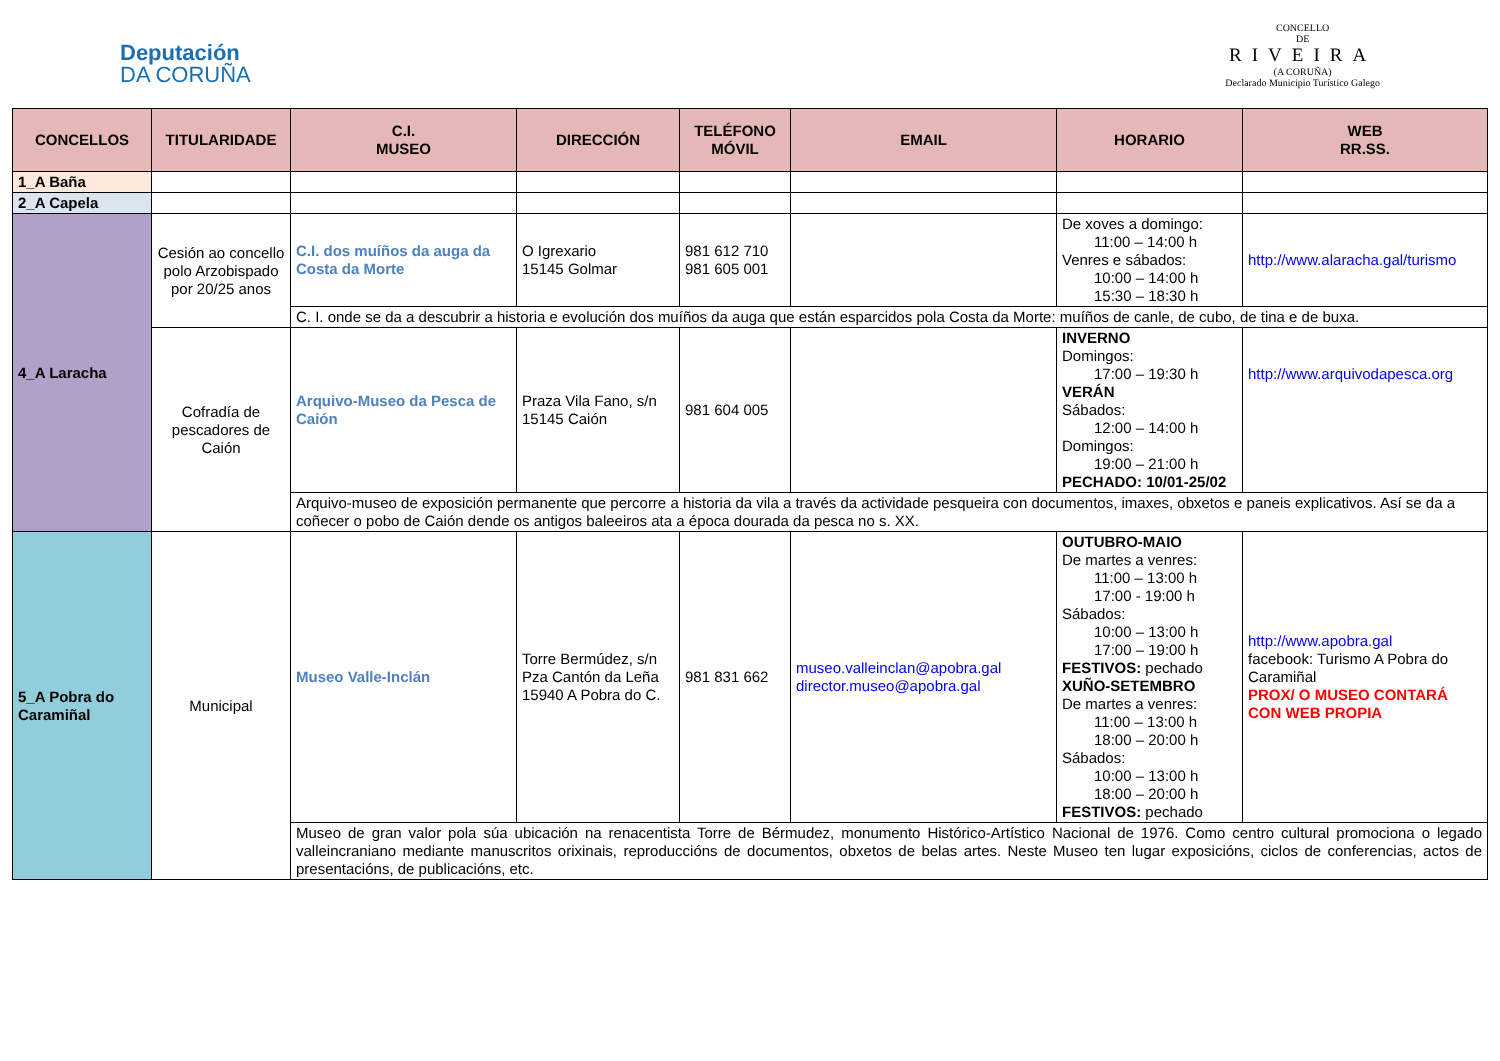Deputación
DA CORUÑA
CONCELLO
DE
RIVEIRA
(A CORUÑA)
Declarado Municipio Turístico Galego
| CONCELLOS | TITULARIDADE | C.I. MUSEO | DIRECCIÓN | TELÉFONO MÓVIL | EMAIL | HORARIO | WEB RR.SS. |
| --- | --- | --- | --- | --- | --- | --- | --- |
| 1_A Baña | | | | | | | |
| 2_A Capela | | | | | | | |
| 4_A Laracha | Cesión ao concello polo Arzobispado por 20/25 anos | C.I. dos muíños da auga da Costa da Morte | O Igrexario 15145 Golmar | 981 612 710 981 605 001 | | De xoves a domingo: 11:00 – 14:00 h Venres e sábados: 10:00 – 14:00 h 15:30 – 18:30 h | http://www.alaracha.gal/turismo |
| | | C. I. onde se da a descubrir a historia e evolución dos muíños da auga que están esparcidos pola Costa da Morte: muíños de canle, de cubo, de tina e de buxa. | | | | | |
| | Cofradía de pescadores de Caión | Arquivo-Museo da Pesca de Caión | Praza Vila Fano, s/n 15145 Caión | 981 604 005 | | INVERNO Domingos: 17:00 – 19:30 h VERÁN Sábados: 12:00 – 14:00 h Domingos: 19:00 – 21:00 h PECHADO: 10/01-25/02 | http://www.arquivodapesca.org |
| | | Arquivo-museo de exposición permanente que percorre a historia da vila a través da actividade pesqueira con documentos, imaxes, obxetos e paneis explicativos. Así se da a coñecer o pobo de Caión dende os antigos baleeiros ata a época dourada da pesca no s. XX. | | | | | |
| 5_A Pobra do Caramiñal | Municipal | Museo Valle-Inclán | Torre Bermúdez, s/n Pza Cantón da Leña 15940 A Pobra do C. | 981 831 662 | museo.valleinclan@apobra.gal director.museo@apobra.gal | OUTUBRO-MAIO De martes a venres: 11:00 – 13:00 h 17:00 - 19:00 h Sábados: 10:00 – 13:00 h 17:00 – 19:00 h FESTIVOS: pechado XUÑO-SETEMBRO De martes a venres: 11:00 – 13:00 h 18:00 – 20:00 h Sábados: 10:00 – 13:00 h 18:00 – 20:00 h FESTIVOS: pechado | http://www.apobra.gal facebook: Turismo A Pobra do Caramiñal PROX/ O MUSEO CONTARÁ CON WEB PROPIA |
| | | Museo de gran valor pola súa ubicación na renacentista Torre de Bérmudez, monumento Histórico-Artístico Nacional de 1976. Como centro cultural promociona o legado valleincraniano mediante manuscritos orixinais, reproduccións de documentos, obxetos de belas artes. Neste Museo ten lugar exposicións, ciclos de conferencias, actos de presentacións, de publicacións, etc. | | | | | |